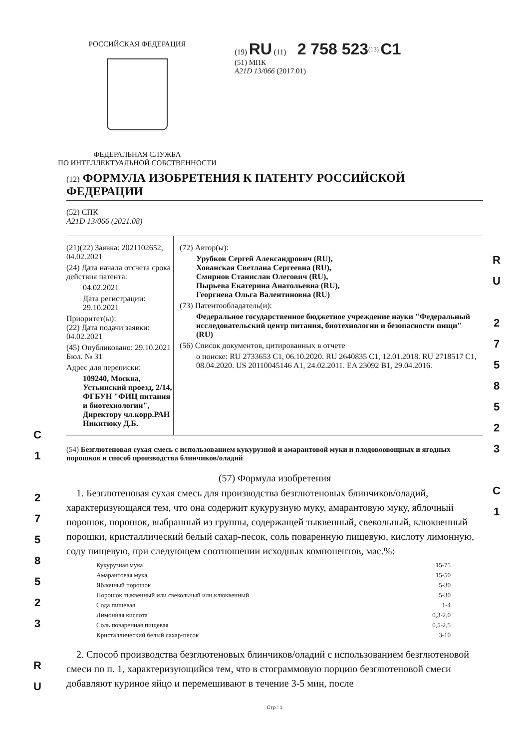РОССИЙСКАЯ ФЕДЕРАЦИЯ
ФЕДЕРАЛЬНАЯ СЛУЖБА
ПО ИНТЕЛЛЕКТУАЛЬНОЙ СОБСТВЕННОСТИ
(19) RU (11) 2 758 523<sup>(13)</sup> C1
(51) МПК
A21D 13/066 (2017.01)
(12) ФОРМУЛА ИЗОБРЕТЕНИЯ К ПАТЕНТУ РОССИЙСКОЙ ФЕДЕРАЦИИ
(52) СПК
A21D 13/066 (2021.08)
(21)(22) Заявка: 2021102652, 04.02.2021
(24) Дата начала отсчета срока действия патента:
04.02.2021
Дата регистрации:
29.10.2021
Приоритет(ы):
(22) Дата подачи заявки: 04.02.2021
(45) Опубликовано: 29.10.2021 Бюл. № 31
Адрес для переписки:
109240, Москва, Устьинский проезд, 2/14, ФГБУН "ФИЦ питания и биотехнологии", Директору чл.корр.РАН Никитюку Д.Б.
(72) Автор(ы):
Урубков Сергей Александрович (RU),
Хованская Светлана Сергеевна (RU),
Смирнов Станислав Олегович (RU),
Пырьева Екатерина Анатольевна (RU),
Георгиева Ольга Валентиновна (RU)
(73) Патентообладатель(и):
Федеральное государственное бюджетное учреждение науки "Федеральный исследовательский центр питания, биотехнологии и безопасности пищи" (RU)
(56) Список документов, цитированных в отчете
о поиске: RU 2733653 C1, 06.10.2020. RU 2640835 C1, 12.01.2018. RU 2718517 C1, 08.04.2020. US 20110045146 A1, 24.02.2011. EA 23092 B1, 29.04.2016.
(54) Безглютеновая сухая смесь с использованием кукурузной и амарантовой муки и плодовоовощных и ягодных порошков и способ производства блинчиков/оладий
(57) Формула изобретения
1. Безглютеновая сухая смесь для производства безглютеновых блинчиков/оладий, характеризующаяся тем, что она содержит кукурузную муку, амарантовую муку, яблочный порошок, порошок, выбранный из группы, содержащей тыквенный, свекольный, клюквенный порошки, кристаллический белый сахар-песок, соль поваренную пищевую, кислоту лимонную, соду пищевую, при следующем соотношении исходных компонентов, мас.%:
| Кукурузная мука | 15-75 |
| Амарантовая мука | 15-50 |
| Яблочный порошок | 5-30 |
| Порошок тыквенный или свекольный или клюквенный | 5-30 |
| Сода пищевая | 1-4 |
| Лимонная кислота | 0,3-2,0 |
| Соль поваренная пищевая | 0,5-2,5 |
| Кристаллический белый сахар-песок | 3-10 |
2. Способ производства безглютеновых блинчиков/оладий с использованием безглютеновой смеси по п. 1, характеризующийся тем, что в стограммовую порцию безглютеновой смеси добавляют куриное яйцо и перемешивают в течение 3-5 мин, после
Стр.: 1
R U
2 7 5 8 5 2 3
C 1
C 1
2 7 5 8 5 2 3
R U